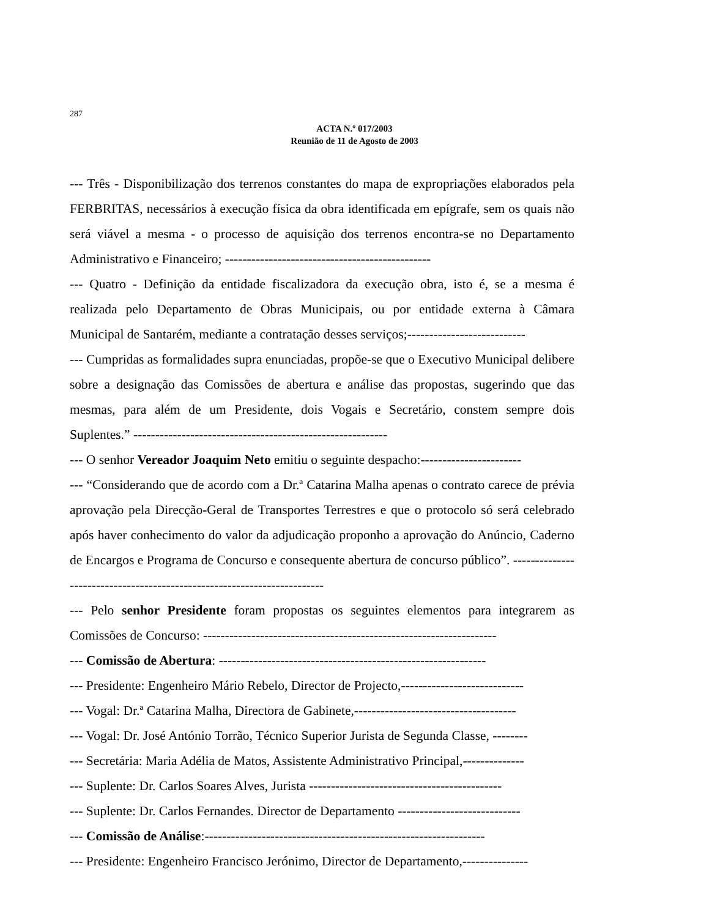287
ACTA N.º 017/2003
Reunião de 11 de Agosto de 2003
--- Três - Disponibilização dos terrenos constantes do mapa de expropriações elaborados pela FERBRITAS, necessários à execução física da obra identificada em epígrafe, sem os quais não será viável a mesma - o processo de aquisição dos terrenos encontra-se no Departamento Administrativo e Financeiro; -----------------------------------------------
--- Quatro - Definição da entidade fiscalizadora da execução obra, isto é, se a mesma é realizada pelo Departamento de Obras Municipais, ou por entidade externa à Câmara Municipal de Santarém, mediante a contratação desses serviços;---------------------------
--- Cumpridas as formalidades supra enunciadas, propõe-se que o Executivo Municipal delibere sobre a designação das Comissões de abertura e análise das propostas, sugerindo que das mesmas, para além de um Presidente, dois Vogais e Secretário, constem sempre dois Suplentes.” ----------------------------------------------------------
--- O senhor Vereador Joaquim Neto emitiu o seguinte despacho:-----------------------
--- “Considerando que de acordo com a Dr.ª Catarina Malha apenas o contrato carece de prévia aprovação pela Direcção-Geral de Transportes Terrestres e que o protocolo só será celebrado após haver conhecimento do valor da adjudicação proponho a aprovação do Anúncio, Caderno de Encargos e Programa de Concurso e consequente abertura de concurso público”. ------------------------------------------------------------------------
--- Pelo senhor Presidente foram propostas os seguintes elementos para integrarem as Comissões de Concurso: -------------------------------------------------------------------
--- Comissão de Abertura: -------------------------------------------------------------
--- Presidente: Engenheiro Mário Rebelo, Director de Projecto,----------------------------
--- Vogal: Dr.ª Catarina Malha, Directora de Gabinete,-------------------------------------
--- Vogal: Dr. José António Torrão, Técnico Superior Jurista de Segunda Classe, --------
--- Secretária: Maria Adélia de Matos, Assistente Administrativo Principal,--------------
--- Suplente: Dr. Carlos Soares Alves, Jurista --------------------------------------------
--- Suplente: Dr. Carlos Fernandes. Director de Departamento ----------------------------
--- Comissão de Análise:----------------------------------------------------------------
--- Presidente: Engenheiro Francisco Jerónimo, Director de Departamento,---------------